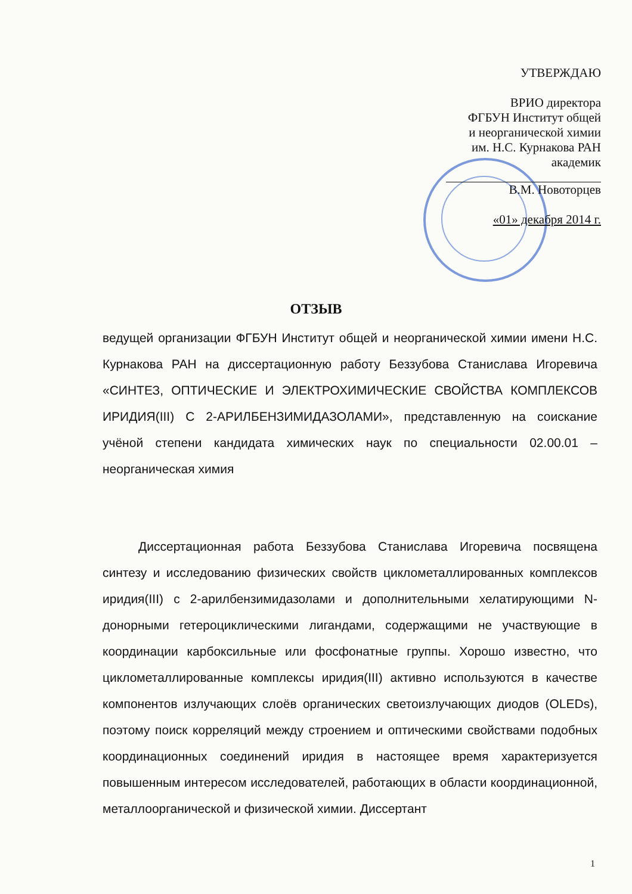УТВЕРЖДАЮ
ВРИО директора
ФГБУН Институт общей
и неорганической химии
им. Н.С. Курнакова РАН
академик
В.М. Новоторцев
«01» декабря 2014 г.
ОТЗЫВ
ведущей организации ФГБУН Институт общей и неорганической химии имени Н.С. Курнакова РАН на диссертационную работу Беззубова Станислава Игоревича «СИНТЕЗ, ОПТИЧЕСКИЕ И ЭЛЕКТРОХИМИЧЕСКИЕ СВОЙСТВА КОМПЛЕКСОВ ИРИДИЯ(III) С 2-АРИЛБЕНЗИМИДАЗОЛАМИ», представленную на соискание учёной степени кандидата химических наук по специальности 02.00.01 – неорганическая химия
Диссертационная работа Беззубова Станислава Игоревича посвящена синтезу и исследованию физических свойств циклометаллированных комплексов иридия(III) с 2-арилбензимидазолами и дополнительными хелатирующими N-донорными гетероциклическими лигандами, содержащими не участвующие в координации карбоксильные или фосфонатные группы. Хорошо известно, что циклометаллированные комплексы иридия(III) активно используются в качестве компонентов излучающих слоёв органических светоизлучающих диодов (OLEDs), поэтому поиск корреляций между строением и оптическими свойствами подобных координационных соединений иридия в настоящее время характеризуется повышенным интересом исследователей, работающих в области координационной, металлоорганической и физической химии. Диссертант
1